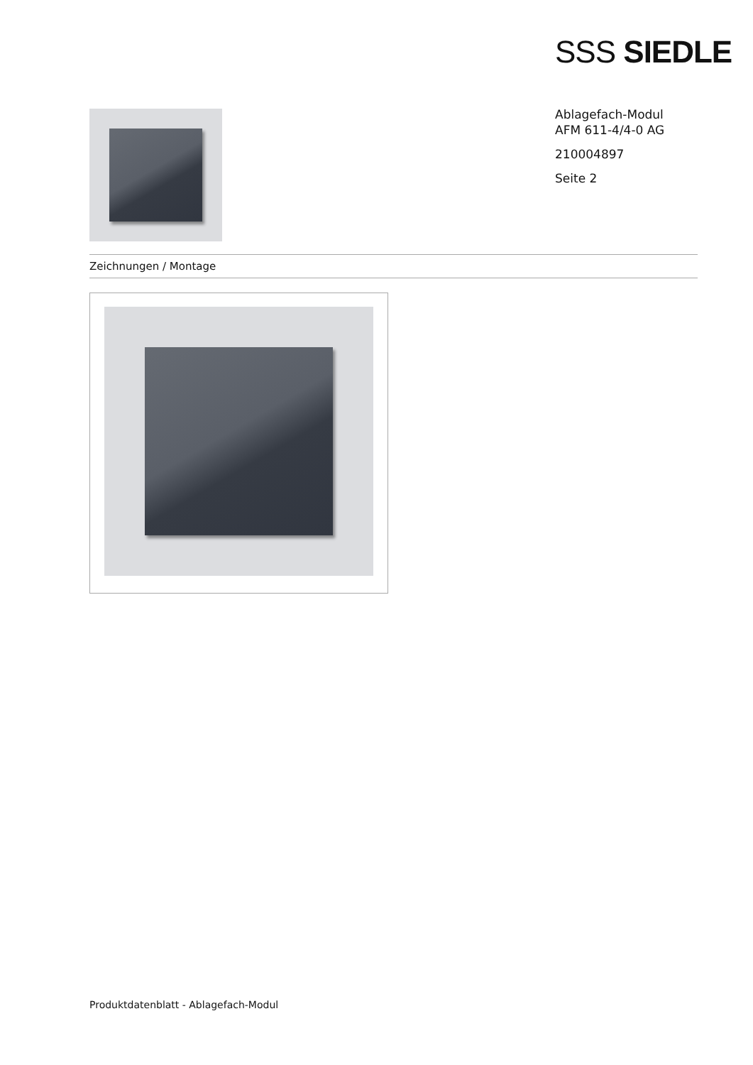SSS SIEDLE
Ablagefach-Modul
AFM 611-4/4-0 AG
210004897
Seite 2
Zeichnungen / Montage
Produktdatenblatt - Ablagefach-Modul